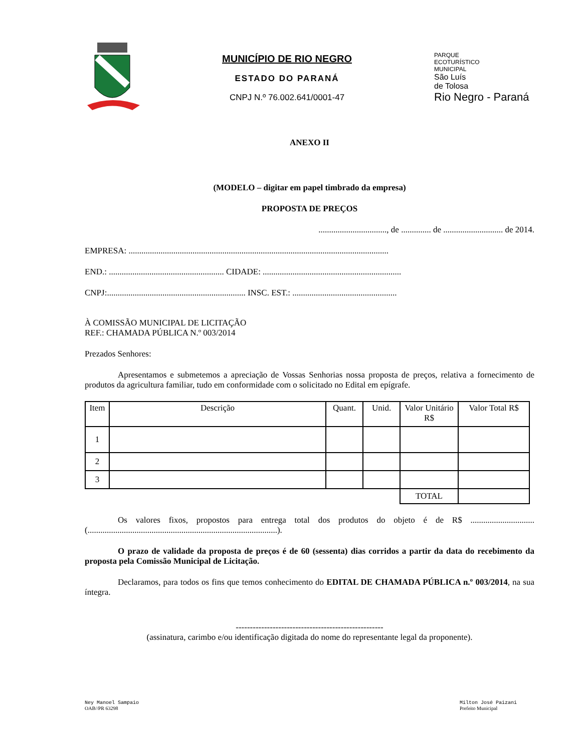MUNICÍPIO DE RIO NEGRO
ESTADO DO PARANÁ
CNPJ N.º 76.002.641/0001-47
PARQUE
ECOTURÍSTICO
MUNICIPAL
São Luís
de Tolosa
Rio Negro - Paraná
ANEXO II
(MODELO – digitar em papel timbrado da empresa)
PROPOSTA DE PREÇOS
................................, de .............. de ............................ de 2014.
EMPRESA: ..........................................................................................................................
END.: ...................................................... CIDADE: .................................................................
CNPJ:................................................................. INSC. EST.: .................................................
À COMISSÃO MUNICIPAL DE LICITAÇÃO
REF.: CHAMADA PÚBLICA N.º 003/2014
Prezados Senhores:
Apresentamos e submetemos a apreciação de Vossas Senhorias nossa proposta de preços, relativa a fornecimento de produtos da agricultura familiar, tudo em conformidade com o solicitado no Edital em epígrafe.
| Item | Descrição | Quant. | Unid. | Valor Unitário R$ | Valor Total R$ |
| --- | --- | --- | --- | --- | --- |
| 1 | | | | | |
| 2 | | | | | |
| 3 | | | | | |
| | | | | TOTAL | |
Os valores fixos, propostos para entrega total dos produtos do objeto é de R$ .............................. (.........................................................................................).
O prazo de validade da proposta de preços é de 60 (sessenta) dias corridos a partir da data do recebimento da proposta pela Comissão Municipal de Licitação.
Declaramos, para todos os fins que temos conhecimento do EDITAL DE CHAMADA PÚBLICA n.º 003/2014, na sua íntegra.
----------------------------------------------------
(assinatura, carimbo e/ou identificação digitada do nome do representante legal da proponente).
Ney Manoel Sampaio
OAB//PR 63298
Milton José Paizani
Prefeito Municipal